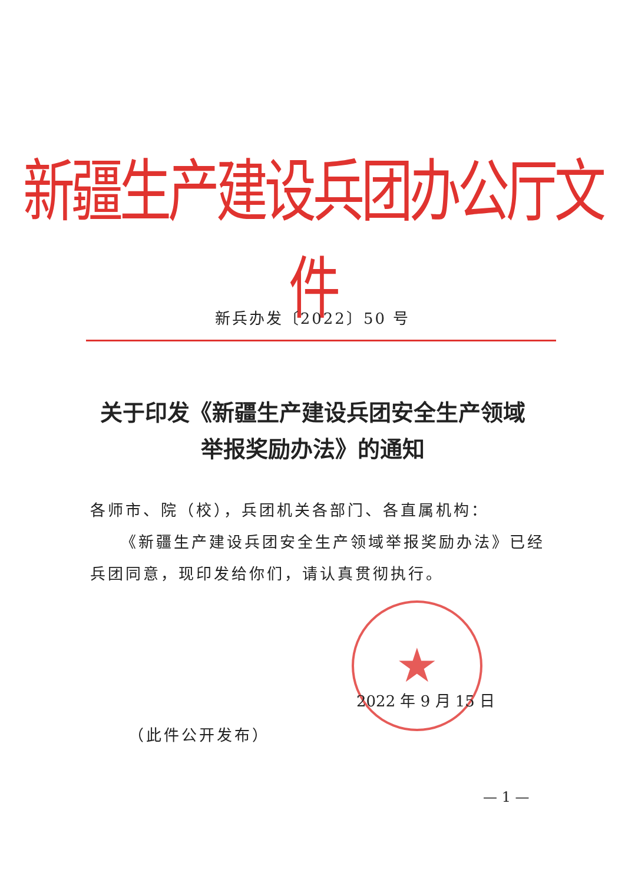新疆生产建设兵团办公厅文件
新兵办发〔2022〕50 号
关于印发《新疆生产建设兵团安全生产领域
举报奖励办法》的通知
各师市、院（校），兵团机关各部门、各直属机构：
《新疆生产建设兵团安全生产领域举报奖励办法》已经兵团同意，现印发给你们，请认真贯彻执行。
★
2022 年 9 月 15 日
（此件公开发布）
— 1 —